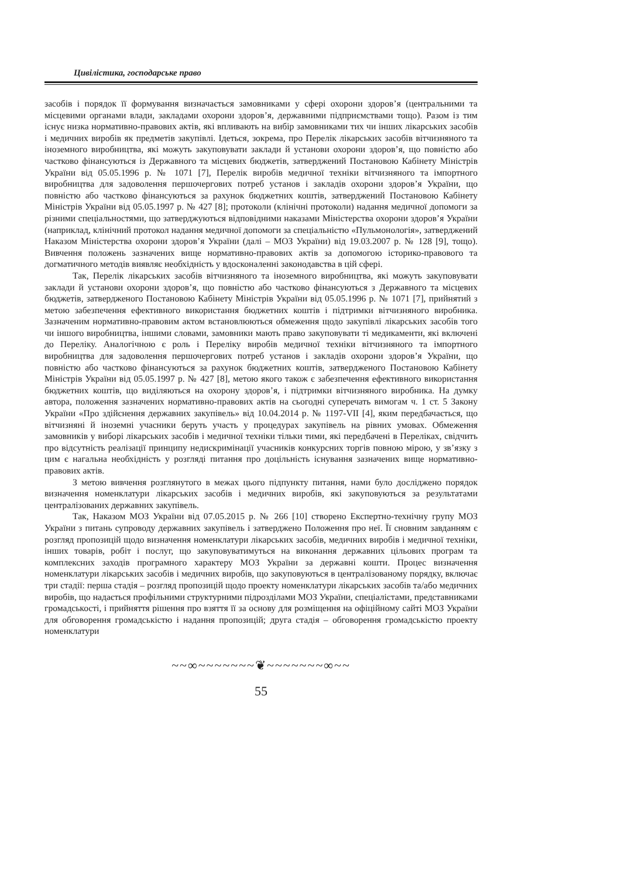Цивілістика, господарське право
засобів і порядок її формування визначається замовниками у сфері охорони здоров’я (центральними та місцевими органами влади, закладами охорони здоров’я, державними підприємствами тощо). Разом із тим існує низка нормативно-правових актів, які впливають на вибір замовниками тих чи інших лікарських засобів і медичних виробів як предметів закупівлі. Ідеться, зокрема, про Перелік лікарських засобів вітчизняного та іноземного виробництва, які можуть закуповувати заклади й установи охорони здоров’я, що повністю або частково фінансуються із Державного та місцевих бюджетів, затверджений Постановою Кабінету Міністрів України від 05.05.1996 р. № 1071 [7], Перелік виробів медичної техніки вітчизняного та імпортного виробництва для задоволення першочергових потреб установ і закладів охорони здоров’я України, що повністю або частково фінансуються за рахунок бюджетних коштів, затверджений Постановою Кабінету Міністрів України від 05.05.1997 р. № 427 [8]; протоколи (клінічні протоколи) надання медичної допомоги за різними спеціальностями, що затверджуються відповідними наказами Міністерства охорони здоров’я України (наприклад, клінічний протокол надання медичної допомоги за спеціальністю «Пульмонологія», затверджений Наказом Міністерства охорони здоров’я України (далі – МОЗ України) від 19.03.2007 р. № 128 [9], тощо). Вивчення положень зазначених вище нормативно-правових актів за допомогою історико-правового та догматичного методів виявляє необхідність у вдосконаленні законодавства в цій сфері.
Так, Перелік лікарських засобів вітчизняного та іноземного виробництва, які можуть закуповувати заклади й установи охорони здоров’я, що повністю або частково фінансуються з Державного та місцевих бюджетів, затвердженого Постановою Кабінету Міністрів України від 05.05.1996 р. № 1071 [7], прийнятий з метою забезпечення ефективного використання бюджетних коштів і підтримки вітчизняного виробника. Зазначеним нормативно-правовим актом встановлюються обмеження щодо закупівлі лікарських засобів того чи іншого виробництва, іншими словами, замовники мають право закуповувати ті медикаменти, які включені до Переліку. Аналогічною є роль і Переліку виробів медичної техніки вітчизняного та імпортного виробництва для задоволення першочергових потреб установ і закладів охорони здоров’я України, що повністю або частково фінансуються за рахунок бюджетних коштів, затвердженого Постановою Кабінету Міністрів України від 05.05.1997 р. № 427 [8], метою якого також є забезпечення ефективного використання бюджетних коштів, що виділяються на охорону здоров’я, і підтримки вітчизняного виробника. На думку автора, положення зазначених нормативно-правових актів на сьогодні суперечать вимогам ч. 1 ст. 5 Закону України «Про здійснення державних закупівель» від 10.04.2014 р. № 1197-VII [4], яким передбачається, що вітчизняні й іноземні учасники беруть участь у процедурах закупівель на рівних умовах. Обмеження замовників у виборі лікарських засобів і медичної техніки тільки тими, які передбачені в Переліках, свідчить про відсутність реалізації принципу недискримінації учасників конкурсних торгів повною мірою, у зв’язку з цим є нагальна необхідність у розгляді питання про доцільність існування зазначених вище нормативно-правових актів.
З метою вивчення розглянутого в межах цього підпункту питання, нами було досліджено порядок визначення номенклатури лікарських засобів і медичних виробів, які закуповуються за результатами централізованих державних закупівель.
Так, Наказом МОЗ України від 07.05.2015 р. № 266 [10] створено Експертно-технічну групу МОЗ України з питань супроводу державних закупівель і затверджено Положення про неї. Її сновним завданням є розгляд пропозицій щодо визначення номенклатури лікарських засобів, медичних виробів і медичної техніки, інших товарів, робіт і послуг, що закуповуватимуться на виконання державних цільових програм та комплексних заходів програмного характеру МОЗ України за державні кошти. Процес визначення номенклатури лікарських засобів і медичних виробів, що закуповуються в централізованому порядку, включає три стадії: перша стадія – розгляд пропозицій щодо проекту номенклатури лікарських засобів та/або медичних виробів, що надається профільними структурними підрозділами МОЗ України, спеціалістами, представниками громадськості, і прийняття рішення про взяття її за основу для розміщення на офіційному сайті МОЗ України для обговорення громадськістю і надання пропозицій; друга стадія – обговорення громадськістю проекту номенклатури
~~∞~~~~~~~❦~~~~~~~∞~~
55